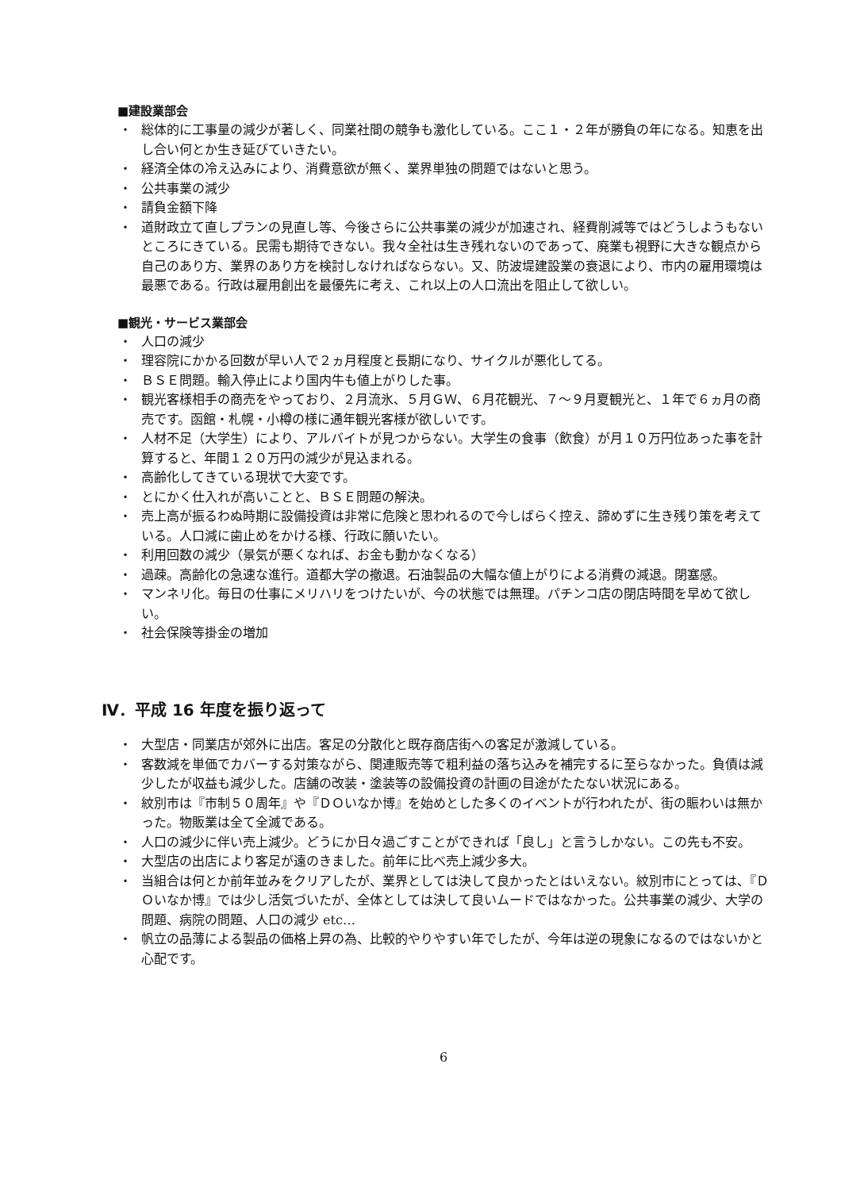■建設業部会
・ 総体的に工事量の減少が著しく、同業社間の競争も激化している。ここ１・２年が勝負の年になる。知恵を出し合い何とか生き延びていきたい。
・ 経済全体の冷え込みにより、消費意欲が無く、業界単独の問題ではないと思う。
・ 公共事業の減少
・ 請負金額下降
・ 道財政立て直しプランの見直し等、今後さらに公共事業の減少が加速され、経費削減等ではどうしようもないところにきている。民需も期待できない。我々全社は生き残れないのであって、廃業も視野に大きな観点から自己のあり方、業界のあり方を検討しなければならない。又、防波堤建設業の衰退により、市内の雇用環境は最悪である。行政は雇用創出を最優先に考え、これ以上の人口流出を阻止して欲しい。
■観光・サービス業部会
・ 人口の減少
・ 理容院にかかる回数が早い人で２ヵ月程度と長期になり、サイクルが悪化してる。
・ ＢＳＥ問題。輸入停止により国内牛も値上がりした事。
・ 観光客様相手の商売をやっており、２月流氷、５月ＧＷ、６月花観光、７～９月夏観光と、１年で６ヵ月の商売です。函館・札幌・小樽の様に通年観光客様が欲しいです。
・ 人材不足（大学生）により、アルバイトが見つからない。大学生の食事（飲食）が月１０万円位あった事を計算すると、年間１２０万円の減少が見込まれる。
・ 高齢化してきている現状で大変です。
・ とにかく仕入れが高いことと、ＢＳＥ問題の解決。
・ 売上高が振るわぬ時期に設備投資は非常に危険と思われるので今しばらく控え、諦めずに生き残り策を考えている。人口減に歯止めをかける様、行政に願いたい。
・ 利用回数の減少（景気が悪くなれば、お金も動かなくなる）
・ 過疎。高齢化の急速な進行。道都大学の撤退。石油製品の大幅な値上がりによる消費の減退。閉塞感。
・ マンネリ化。毎日の仕事にメリハリをつけたいが、今の状態では無理。パチンコ店の閉店時間を早めて欲しい。
・ 社会保険等掛金の増加
Ⅳ．平成 16 年度を振り返って
・ 大型店・同業店が郊外に出店。客足の分散化と既存商店街への客足が激減している。
・ 客数減を単価でカバーする対策ながら、関連販売等で粗利益の落ち込みを補完するに至らなかった。負債は減少したが収益も減少した。店舗の改装・塗装等の設備投資の計画の目途がたたない状況にある。
・ 紋別市は『市制５０周年』や『ＤＯいなか博』を始めとした多くのイベントが行われたが、街の賑わいは無かった。物販業は全て全滅である。
・ 人口の減少に伴い売上減少。どうにか日々過ごすことができれば「良し」と言うしかない。この先も不安。
・ 大型店の出店により客足が遠のきました。前年に比べ売上減少多大。
・ 当組合は何とか前年並みをクリアしたが、業界としては決して良かったとはいえない。紋別市にとっては、『ＤＯいなか博』では少し活気づいたが、全体としては決して良いムードではなかった。公共事業の減少、大学の問題、病院の問題、人口の減少 etc…
・ 帆立の品薄による製品の価格上昇の為、比較的やりやすい年でしたが、今年は逆の現象になるのではないかと心配です。
6